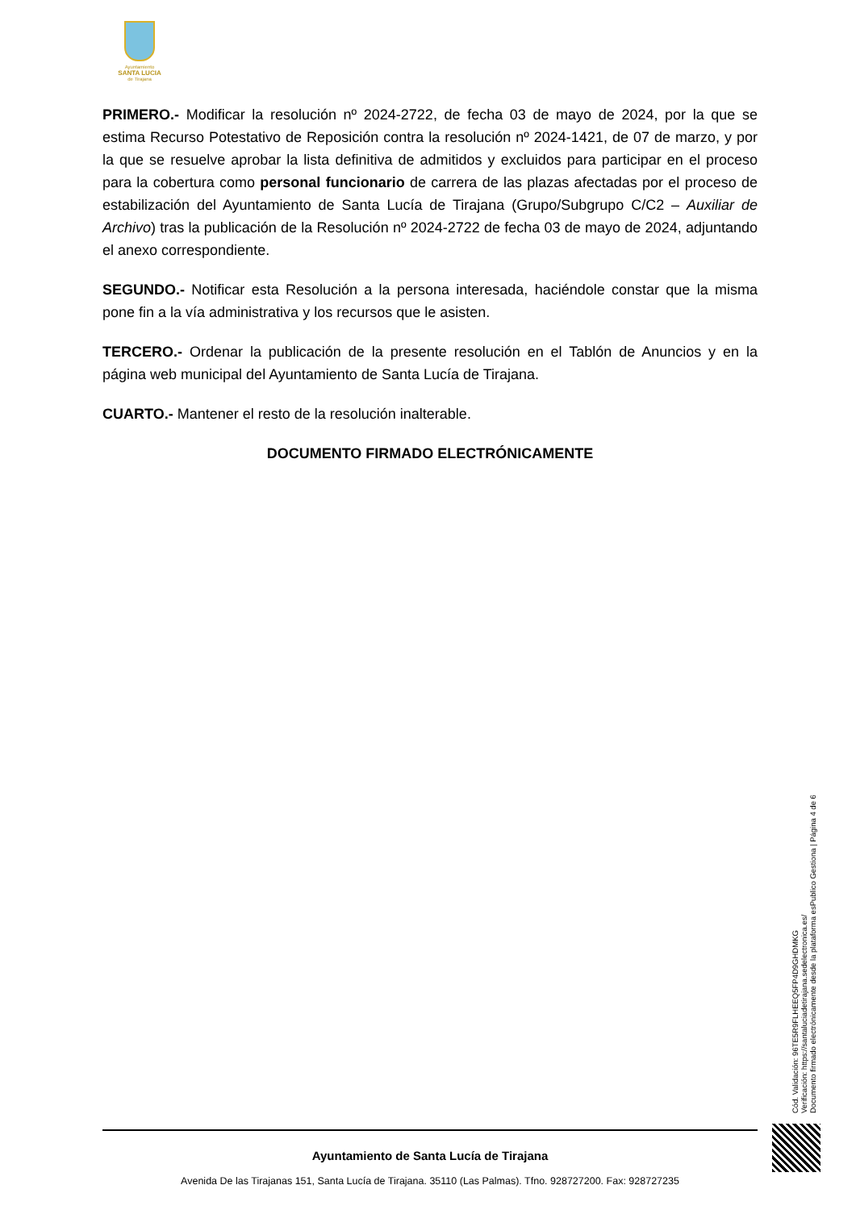Ayuntamiento
SANTA LUCIA
de Tirajana
PRIMERO.- Modificar la resolución nº 2024-2722, de fecha 03 de mayo de 2024, por la que se estima Recurso Potestativo de Reposición contra la resolución nº 2024-1421, de 07 de marzo, y por la que se resuelve aprobar la lista definitiva de admitidos y excluidos para participar en el proceso para la cobertura como personal funcionario de carrera de las plazas afectadas por el proceso de estabilización del Ayuntamiento de Santa Lucía de Tirajana (Grupo/Subgrupo C/C2 – Auxiliar de Archivo) tras la publicación de la Resolución nº 2024-2722 de fecha 03 de mayo de 2024, adjuntando el anexo correspondiente.
SEGUNDO.- Notificar esta Resolución a la persona interesada, haciéndole constar que la misma pone fin a la vía administrativa y los recursos que le asisten.
TERCERO.- Ordenar la publicación de la presente resolución en el Tablón de Anuncios y en la página web municipal del Ayuntamiento de Santa Lucía de Tirajana.
CUARTO.- Mantener el resto de la resolución inalterable.
DOCUMENTO FIRMADO ELECTRÓNICAMENTE
Cód. Validación: 96TE5R9FLHEEQ5FP4D9GHDMKG
Verificación: https://santaluciadetirajana.sedelectronica.es/
Documento firmado electrónicamente desde la plataforma esPublico Gestiona | Página 4 de 6
Ayuntamiento de Santa Lucía de Tirajana
Avenida De las Tirajanas 151, Santa Lucía de Tirajana. 35110 (Las Palmas). Tfno. 928727200. Fax: 928727235